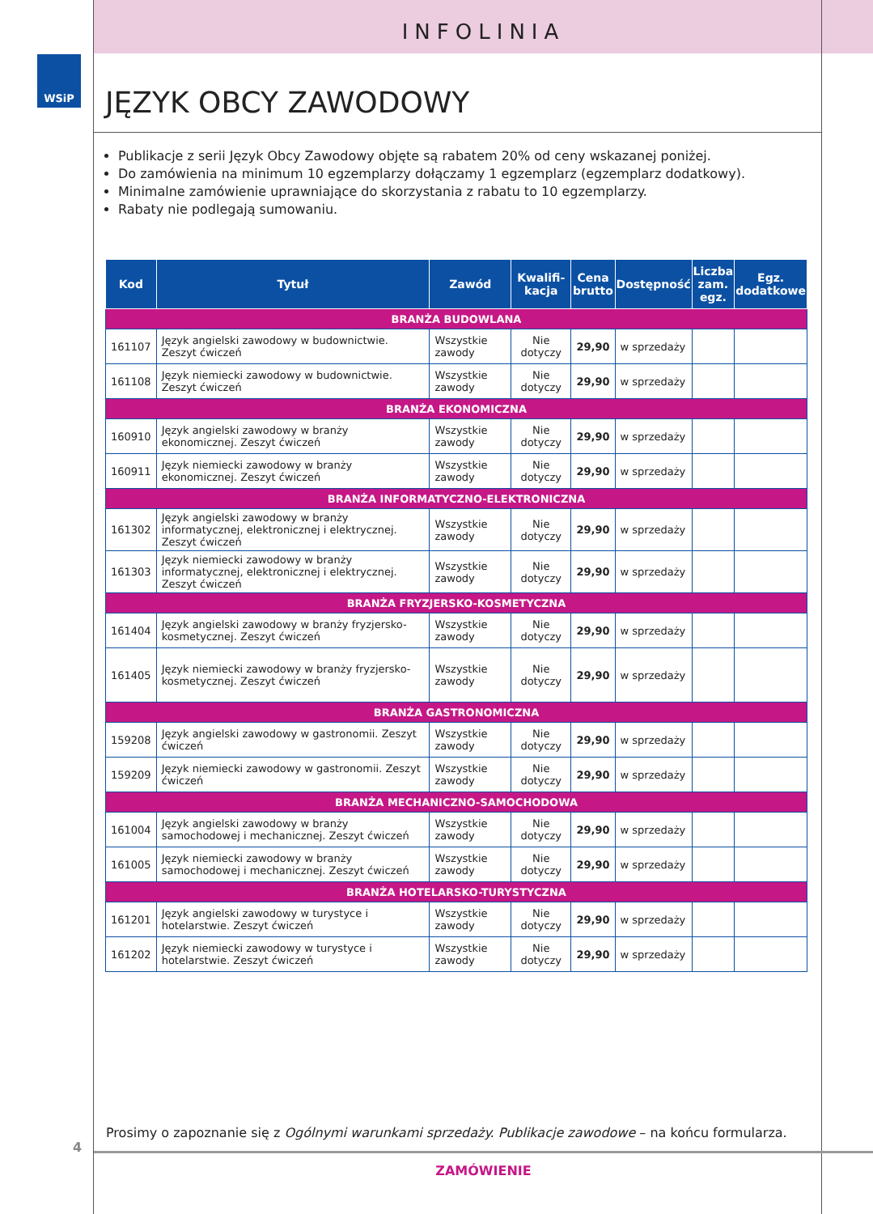INFOLINIA
WSiP
JĘZYK OBCY ZAWODOWY
Publikacje z serii Język Obcy Zawodowy objęte są rabatem 20% od ceny wskazanej poniżej.
Do zamówienia na minimum 10 egzemplarzy dołączamy 1 egzemplarz (egzemplarz dodatkowy).
Minimalne zamówienie uprawniające do skorzystania z rabatu to 10 egzemplarzy.
Rabaty nie podlegają sumowaniu.
| Kod | Tytuł | Zawód | Kwalifi- kacja | Cena brutto | Dostępność | Liczba zam. egz. | Egz. dodatkowe |
| --- | --- | --- | --- | --- | --- | --- | --- |
| BRANŻA BUDOWLANA | | | | | | | |
| 161107 | Język angielski zawodowy w budownictwie. Zeszyt ćwiczeń | Wszystkie zawody | Nie dotyczy | 29,90 | w sprzedaży | | |
| 161108 | Język niemiecki zawodowy w budownictwie. Zeszyt ćwiczeń | Wszystkie zawody | Nie dotyczy | 29,90 | w sprzedaży | | |
| BRANŻA EKONOMICZNA | | | | | | | |
| 160910 | Język angielski zawodowy w branży ekonomicznej. Zeszyt ćwiczeń | Wszystkie zawody | Nie dotyczy | 29,90 | w sprzedaży | | |
| 160911 | Język niemiecki zawodowy w branży ekonomicznej. Zeszyt ćwiczeń | Wszystkie zawody | Nie dotyczy | 29,90 | w sprzedaży | | |
| BRANŻA INFORMATYCZNO-ELEKTRONICZNA | | | | | | | |
| 161302 | Język angielski zawodowy w branży informatycznej, elektronicznej i elektrycznej. Zeszyt ćwiczeń | Wszystkie zawody | Nie dotyczy | 29,90 | w sprzedaży | | |
| 161303 | Język niemiecki zawodowy w branży informatycznej, elektronicznej i elektrycznej. Zeszyt ćwiczeń | Wszystkie zawody | Nie dotyczy | 29,90 | w sprzedaży | | |
| BRANŻA FRYZJERSKO-KOSMETYCZNA | | | | | | | |
| 161404 | Język angielski zawodowy w branży fryzjersko-kosmetycznej. Zeszyt ćwiczeń | Wszystkie zawody | Nie dotyczy | 29,90 | w sprzedaży | | |
| 161405 | Język niemiecki zawodowy w branży fryzjersko-kosmetycznej. Zeszyt ćwiczeń | Wszystkie zawody | Nie dotyczy | 29,90 | w sprzedaży | | |
| BRANŻA GASTRONOMICZNA | | | | | | | |
| 159208 | Język angielski zawodowy w gastronomii. Zeszyt ćwiczeń | Wszystkie zawody | Nie dotyczy | 29,90 | w sprzedaży | | |
| 159209 | Język niemiecki zawodowy w gastronomii. Zeszyt ćwiczeń | Wszystkie zawody | Nie dotyczy | 29,90 | w sprzedaży | | |
| BRANŻA MECHANICZNO-SAMOCHODOWA | | | | | | | |
| 161004 | Język angielski zawodowy w branży samochodowej i mechanicznej. Zeszyt ćwiczeń | Wszystkie zawody | Nie dotyczy | 29,90 | w sprzedaży | | |
| 161005 | Język niemiecki zawodowy w branży samochodowej i mechanicznej. Zeszyt ćwiczeń | Wszystkie zawody | Nie dotyczy | 29,90 | w sprzedaży | | |
| BRANŻA HOTELARSKO-TURYSTYCZNA | | | | | | | |
| 161201 | Język angielski zawodowy w turystyce i hotelarstwie. Zeszyt ćwiczeń | Wszystkie zawody | Nie dotyczy | 29,90 | w sprzedaży | | |
| 161202 | Język niemiecki zawodowy w turystyce i hotelarstwie. Zeszyt ćwiczeń | Wszystkie zawody | Nie dotyczy | 29,90 | w sprzedaży | | |
Prosimy o zapoznanie się z Ogólnymi warunkami sprzedaży. Publikacje zawodowe – na końcu formularza.
4
ZAMÓWIENIE